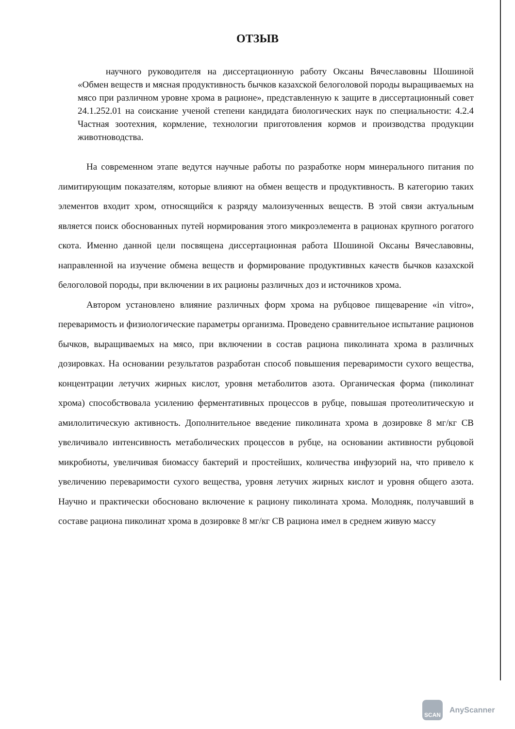ОТЗЫВ
научного руководителя на диссертационную работу Оксаны Вячеславовны Шошиной «Обмен веществ и мясная продуктивность бычков казахской белоголовой породы выращиваемых на мясо при различном уровне хрома в рационе», представленную к защите в диссертационный совет 24.1.252.01 на соискание ученой степени кандидата биологических наук по специальности: 4.2.4 Частная зоотехния, кормление, технологии приготовления кормов и производства продукции животноводства.
На современном этапе ведутся научные работы по разработке норм минерального питания по лимитирующим показателям, которые влияют на обмен веществ и продуктивность. В категорию таких элементов входит хром, относящийся к разряду малоизученных веществ. В этой связи актуальным является поиск обоснованных путей нормирования этого микроэлемента в рационах крупного рогатого скота. Именно данной цели посвящена диссертационная работа Шошиной Оксаны Вячеславовны, направленной на изучение обмена веществ и формирование продуктивных качеств бычков казахской белоголовой породы, при включении в их рационы различных доз и источников хрома.
Автором установлено влияние различных форм хрома на рубцовое пищеварение «in vitro», переваримость и физиологические параметры организма. Проведено сравнительное испытание рационов бычков, выращиваемых на мясо, при включении в состав рациона пиколината хрома в различных дозировках. На основании результатов разработан способ повышения переваримости сухого вещества, концентрации летучих жирных кислот, уровня метаболитов азота. Органическая форма (пиколинат хрома) способствовала усилению ферментативных процессов в рубце, повышая протеолитическую и амилолитическую активность. Дополнительное введение пиколината хрома в дозировке 8 мг/кг СВ увеличивало интенсивность метаболических процессов в рубце, на основании активности рубцовой микробиоты, увеличивая биомассу бактерий и простейших, количества инфузорий на, что привело к увеличению переваримости сухого вещества, уровня летучих жирных кислот и уровня общего азота. Научно и практически обосновано включение к рациону пиколината хрома. Молодняк, получавший в составе рациона пиколинат хрома в дозировке 8 мг/кг СВ рациона имел в среднем живую массу
SCAN
AnyScanner